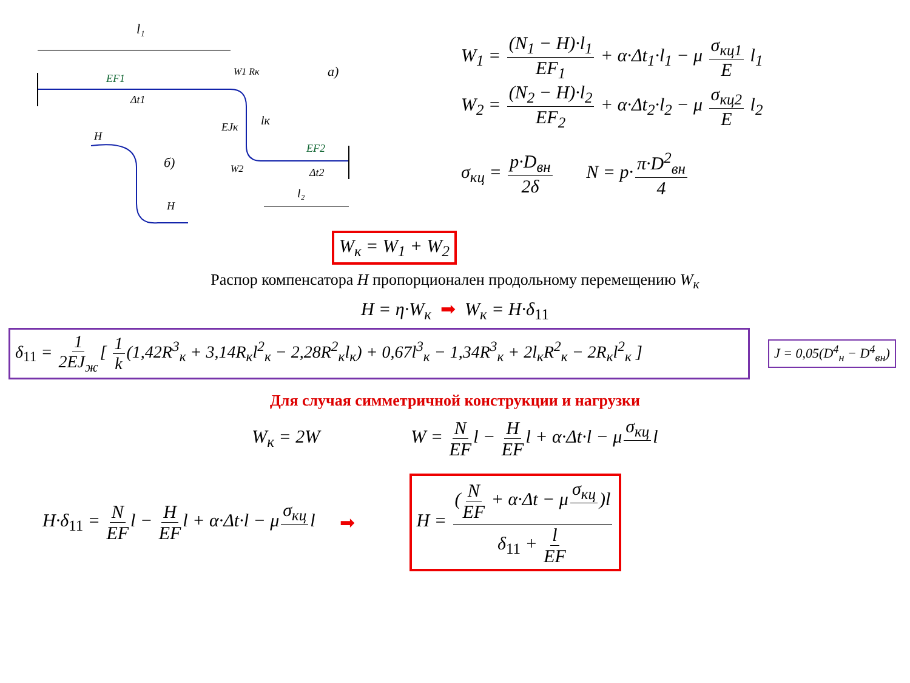l₁
EF1
Δt1
W1 Rк
a)
EJк
lк
EF2
W2
Δt2
l₂
H
б)
H
W<sub>1</sub> = (N<sub>1</sub> − H)·l<sub>1</sub> EF<sub>1</sub> + α·Δt<sub>1</sub>·l<sub>1</sub> − μ σ<sub>кц1</sub> E l<sub>1</sub>
W<sub>2</sub> = (N<sub>2</sub> − H)·l<sub>2</sub> EF<sub>2</sub> + α·Δt<sub>2</sub>·l<sub>2</sub> − μ σ<sub>кц2</sub> E l<sub>2</sub>
σ<sub>кц</sub> = p·D<sub>вн</sub> 2δ N = p· π·D<sup>2</sup><sub>вн</sub> 4
W<sub>к</sub> = W<sub>1</sub> + W<sub>2</sub>
Распор компенсатора H пропорционален продольному перемещению W<sub>к</sub>
H = η·W<sub>к</sub> ➡ W<sub>к</sub> = H·δ<sub>11</sub>
δ<sub>11</sub> = 1 2EJ<sub>ж</sub> [ 1 k (1,42R<sup>3</sup><sub>к</sub> + 3,14R<sub>к</sub>l<sup>2</sup><sub>к</sub> − 2,28R<sup>2</sup><sub>к</sub>l<sub>к</sub>) + 0,67l<sup>3</sup><sub>к</sub> − 1,34R<sup>3</sup><sub>к</sub> + 2l<sub>к</sub>R<sup>2</sup><sub>к</sub> − 2R<sub>к</sub>l<sup>2</sup><sub>к</sub> ]
J = 0,05(D<sup>4</sup><sub>н</sub> − D<sup>4</sup><sub>вн</sub>)
Для случая симметричной конструкции и нагрузки
W<sub>к</sub> = 2W
W = N EF l − H EF l + α·Δt·l − μ σ<sub>кц</sub> l
H·δ<sub>11</sub> = N EF l − H EF l + α·Δt·l − μ σ<sub>кц</sub> l
➡
H = (N EF + α·Δt − μ σ<sub>кц</sub> )l δ<sub>11</sub> + l EF